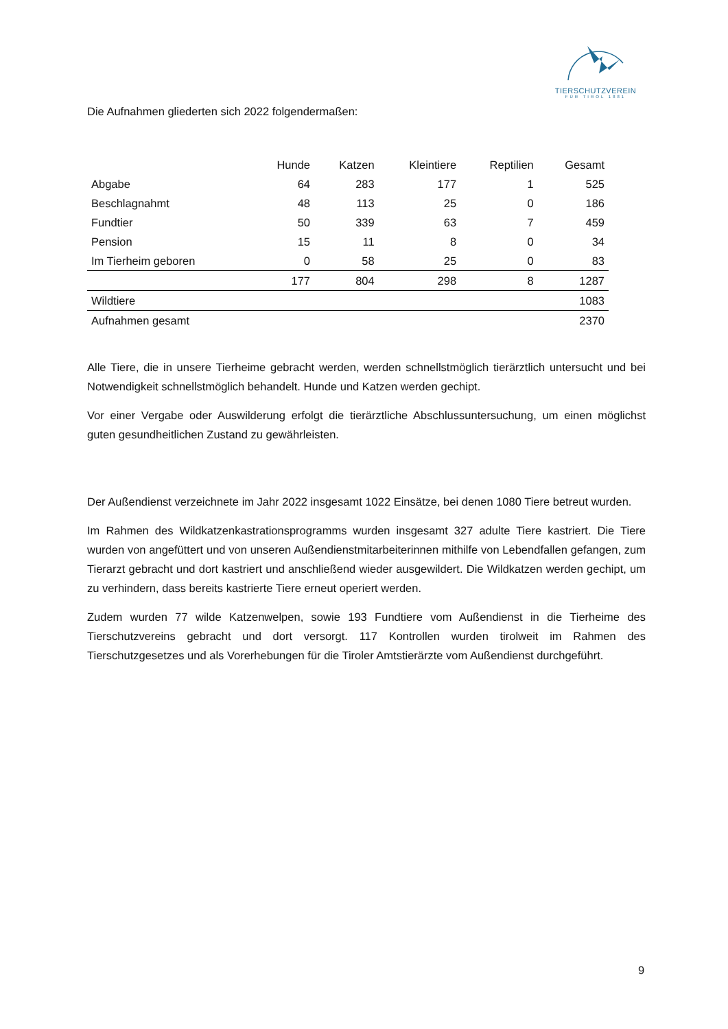TIERSCHUTZVEREIN
FÜR TIROL 1881
Die Aufnahmen gliederten sich 2022 folgendermaßen:
| | Hunde | Katzen | Kleintiere | Reptilien | Gesamt |
| --- | --- | --- | --- | --- | --- |
| Abgabe | 64 | 283 | 177 | 1 | 525 |
| Beschlagnahmt | 48 | 113 | 25 | 0 | 186 |
| Fundtier | 50 | 339 | 63 | 7 | 459 |
| Pension | 15 | 11 | 8 | 0 | 34 |
| Im Tierheim geboren | 0 | 58 | 25 | 0 | 83 |
| | 177 | 804 | 298 | 8 | 1287 |
| Wildtiere | | | | | 1083 |
| Aufnahmen gesamt | | | | | 2370 |
Alle Tiere, die in unsere Tierheime gebracht werden, werden schnellstmöglich tierärztlich untersucht und bei Notwendigkeit schnellstmöglich behandelt. Hunde und Katzen werden gechipt.
Vor einer Vergabe oder Auswilderung erfolgt die tierärztliche Abschlussuntersuchung, um einen möglichst guten gesundheitlichen Zustand zu gewährleisten.
Der Außendienst verzeichnete im Jahr 2022 insgesamt 1022 Einsätze, bei denen 1080 Tiere betreut wurden.
Im Rahmen des Wildkatzenkastrationsprogramms wurden insgesamt 327 adulte Tiere kastriert. Die Tiere wurden von angefüttert und von unseren Außendienstmitarbeiterinnen mithilfe von Lebendfallen gefangen, zum Tierarzt gebracht und dort kastriert und anschließend wieder ausgewildert. Die Wildkatzen werden gechipt, um zu verhindern, dass bereits kastrierte Tiere erneut operiert werden.
Zudem wurden 77 wilde Katzenwelpen, sowie 193 Fundtiere vom Außendienst in die Tierheime des Tierschutzvereins gebracht und dort versorgt. 117 Kontrollen wurden tirolweit im Rahmen des Tierschutzgesetzes und als Vorerhebungen für die Tiroler Amtstierärzte vom Außendienst durchgeführt.
9